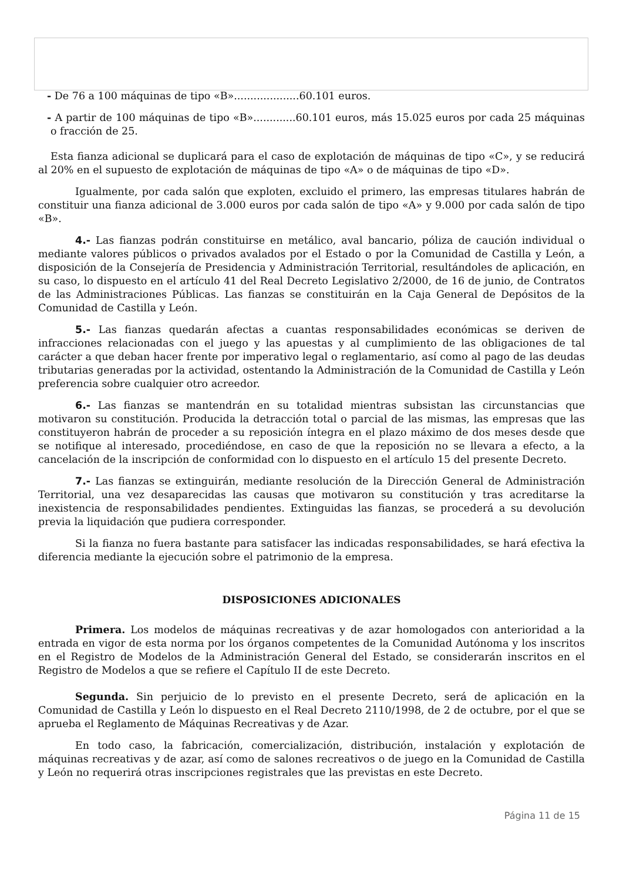- De 76 a 100 máquinas de tipo «B»....................60.101 euros.
- A partir de 100 máquinas de tipo «B».............60.101 euros, más 15.025 euros por cada 25 máquinas o fracción de 25.
Esta fianza adicional se duplicará para el caso de explotación de máquinas de tipo «C», y se reducirá al 20% en el supuesto de explotación de máquinas de tipo «A» o de máquinas de tipo «D».
Igualmente, por cada salón que exploten, excluido el primero, las empresas titulares habrán de constituir una fianza adicional de 3.000 euros por cada salón de tipo «A» y 9.000 por cada salón de tipo «B».
4.- Las fianzas podrán constituirse en metálico, aval bancario, póliza de caución individual o mediante valores públicos o privados avalados por el Estado o por la Comunidad de Castilla y León, a disposición de la Consejería de Presidencia y Administración Territorial, resultándoles de aplicación, en su caso, lo dispuesto en el artículo 41 del Real Decreto Legislativo 2/2000, de 16 de junio, de Contratos de las Administraciones Públicas. Las fianzas se constituirán en la Caja General de Depósitos de la Comunidad de Castilla y León.
5.- Las fianzas quedarán afectas a cuantas responsabilidades económicas se deriven de infracciones relacionadas con el juego y las apuestas y al cumplimiento de las obligaciones de tal carácter a que deban hacer frente por imperativo legal o reglamentario, así como al pago de las deudas tributarias generadas por la actividad, ostentando la Administración de la Comunidad de Castilla y León preferencia sobre cualquier otro acreedor.
6.- Las fianzas se mantendrán en su totalidad mientras subsistan las circunstancias que motivaron su constitución. Producida la detracción total o parcial de las mismas, las empresas que las constituyeron habrán de proceder a su reposición íntegra en el plazo máximo de dos meses desde que se notifique al interesado, procediéndose, en caso de que la reposición no se llevara a efecto, a la cancelación de la inscripción de conformidad con lo dispuesto en el artículo 15 del presente Decreto.
7.- Las fianzas se extinguirán, mediante resolución de la Dirección General de Administración Territorial, una vez desaparecidas las causas que motivaron su constitución y tras acreditarse la inexistencia de responsabilidades pendientes. Extinguidas las fianzas, se procederá a su devolución previa la liquidación que pudiera corresponder.
Si la fianza no fuera bastante para satisfacer las indicadas responsabilidades, se hará efectiva la diferencia mediante la ejecución sobre el patrimonio de la empresa.
DISPOSICIONES ADICIONALES
Primera. Los modelos de máquinas recreativas y de azar homologados con anterioridad a la entrada en vigor de esta norma por los órganos competentes de la Comunidad Autónoma y los inscritos en el Registro de Modelos de la Administración General del Estado, se considerarán inscritos en el Registro de Modelos a que se refiere el Capítulo II de este Decreto.
Segunda. Sin perjuicio de lo previsto en el presente Decreto, será de aplicación en la Comunidad de Castilla y León lo dispuesto en el Real Decreto 2110/1998, de 2 de octubre, por el que se aprueba el Reglamento de Máquinas Recreativas y de Azar.
En todo caso, la fabricación, comercialización, distribución, instalación y explotación de máquinas recreativas y de azar, así como de salones recreativos o de juego en la Comunidad de Castilla y León no requerirá otras inscripciones registrales que las previstas en este Decreto.
Página 11 de 15